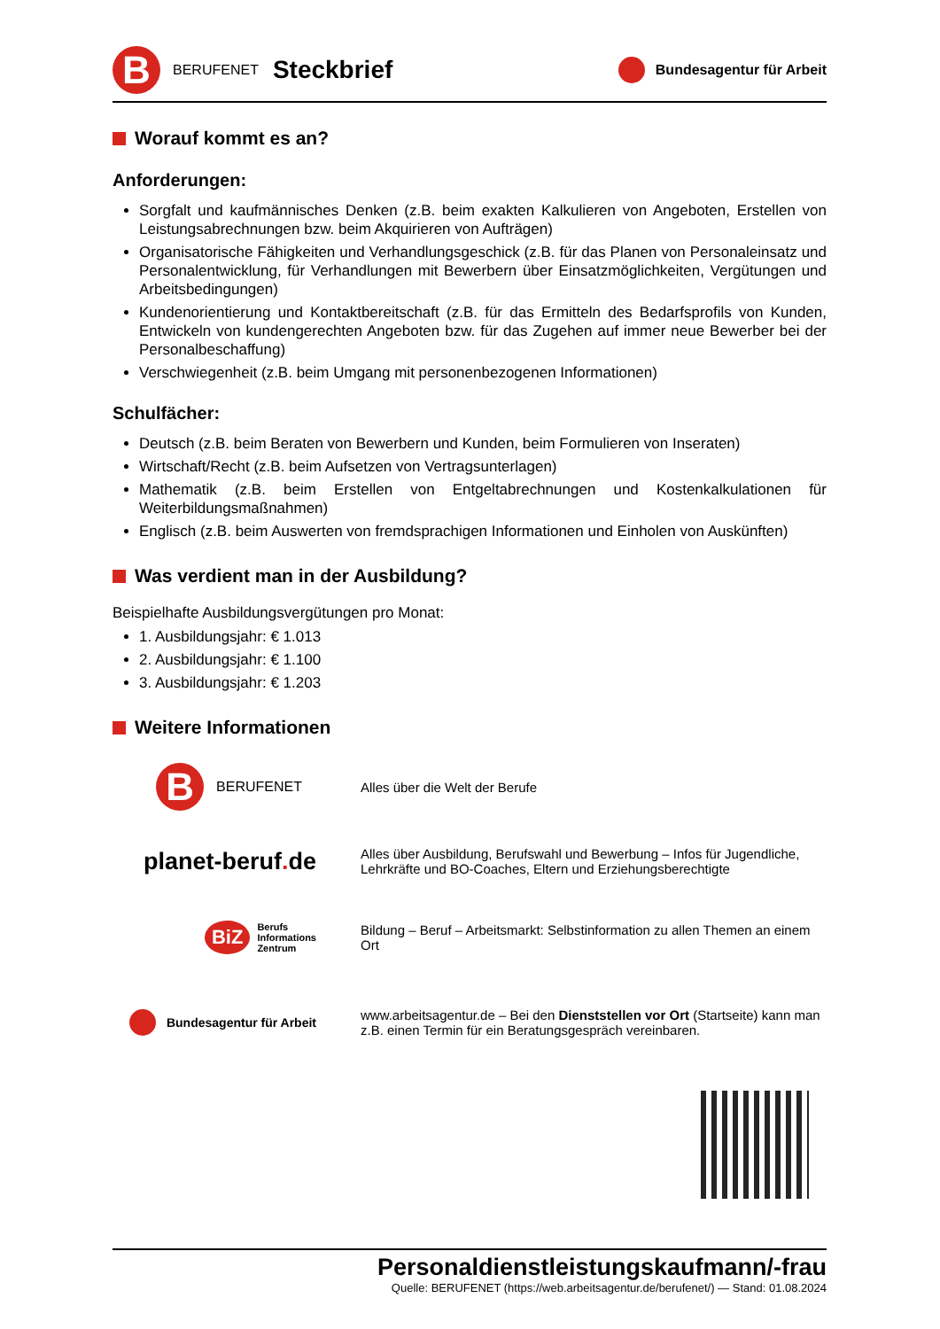B
BERUFENET Steckbrief
Bundesagentur für Arbeit
Worauf kommt es an?
Anforderungen:
Sorgfalt und kaufmännisches Denken (z.B. beim exakten Kalkulieren von Angeboten, Erstellen von Leistungsabrechnungen bzw. beim Akquirieren von Aufträgen)
Organisatorische Fähigkeiten und Verhandlungsgeschick (z.B. für das Planen von Personaleinsatz und Personalentwicklung, für Verhandlungen mit Bewerbern über Einsatzmöglichkeiten, Vergütungen und Arbeitsbedingungen)
Kundenorientierung und Kontaktbereitschaft (z.B. für das Ermitteln des Bedarfsprofils von Kunden, Entwickeln von kundengerechten Angeboten bzw. für das Zugehen auf immer neue Bewerber bei der Personalbeschaffung)
Verschwiegenheit (z.B. beim Umgang mit personenbezogenen Informationen)
Schulfächer:
Deutsch (z.B. beim Beraten von Bewerbern und Kunden, beim Formulieren von Inseraten)
Wirtschaft/Recht (z.B. beim Aufsetzen von Vertragsunterlagen)
Mathematik (z.B. beim Erstellen von Entgeltabrechnungen und Kostenkalkulationen für Weiterbildungsmaßnahmen)
Englisch (z.B. beim Auswerten von fremdsprachigen Informationen und Einholen von Auskünften)
Was verdient man in der Ausbildung?
Beispielhafte Ausbildungsvergütungen pro Monat:
1. Ausbildungsjahr: € 1.013
2. Ausbildungsjahr: € 1.100
3. Ausbildungsjahr: € 1.203
Weitere Informationen
B
BERUFENET
Alles über die Welt der Berufe
planet-beruf. de
Alles über Ausbildung, Berufswahl und Bewerbung – Infos für Jugendliche, Lehrkräfte und BO-Coaches, Eltern und Erziehungsberechtigte
BiZ Berufs
Informations
Zentrum
Bildung – Beruf – Arbeitsmarkt: Selbstinformation zu allen Themen an einem Ort
Bundesagentur für Arbeit
www.arbeitsagentur.de – Bei den Dienststellen vor Ort (Startseite) kann man z.B. einen Termin für ein Beratungsgespräch vereinbaren.
Personaldienstleistungskaufmann/-frau
Quelle: BERUFENET (https://web.arbeitsagentur.de/berufenet/) — Stand: 01.08.2024